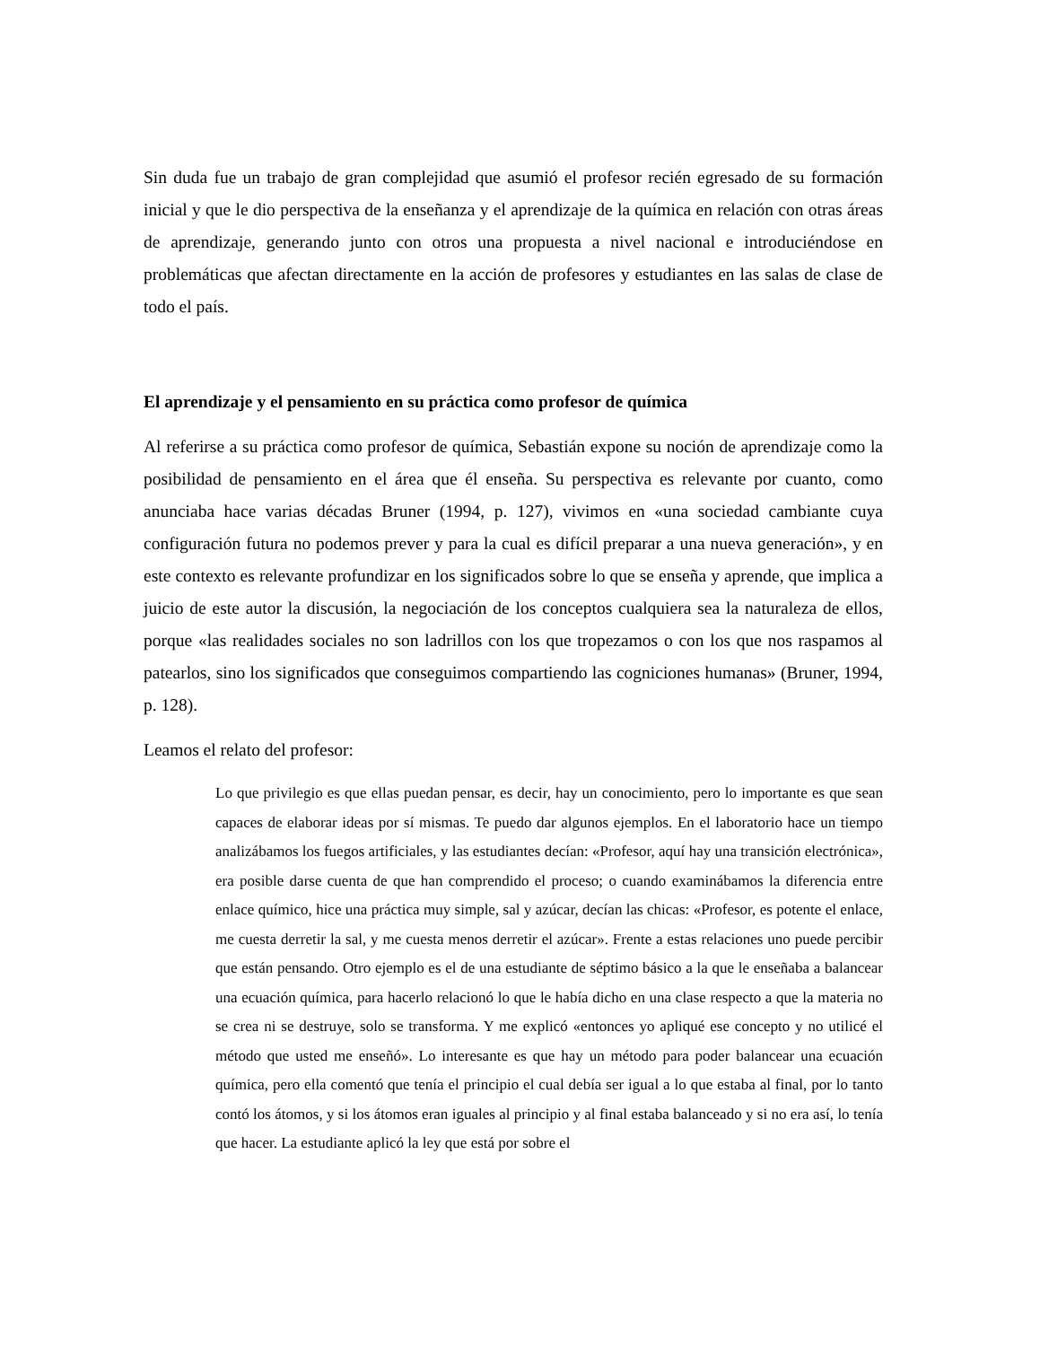Sin duda fue un trabajo de gran complejidad que asumió el profesor recién egresado de su formación inicial y que le dio perspectiva de la enseñanza y el aprendizaje de la química en relación con otras áreas de aprendizaje, generando junto con otros una propuesta a nivel nacional e introduciéndose en problemáticas que afectan directamente en la acción de profesores y estudiantes en las salas de clase de todo el país.
El aprendizaje y el pensamiento en su práctica como profesor de química
Al referirse a su práctica como profesor de química, Sebastián expone su noción de aprendizaje como la posibilidad de pensamiento en el área que él enseña. Su perspectiva es relevante por cuanto, como anunciaba hace varias décadas Bruner (1994, p. 127), vivimos en «una sociedad cambiante cuya configuración futura no podemos prever y para la cual es difícil preparar a una nueva generación», y en este contexto es relevante profundizar en los significados sobre lo que se enseña y aprende, que implica a juicio de este autor la discusión, la negociación de los conceptos cualquiera sea la naturaleza de ellos, porque «las realidades sociales no son ladrillos con los que tropezamos o con los que nos raspamos al patearlos, sino los significados que conseguimos compartiendo las cogniciones humanas» (Bruner, 1994, p. 128).
Leamos el relato del profesor:
Lo que privilegio es que ellas puedan pensar, es decir, hay un conocimiento, pero lo importante es que sean capaces de elaborar ideas por sí mismas. Te puedo dar algunos ejemplos. En el laboratorio hace un tiempo analizábamos los fuegos artificiales, y las estudiantes decían: «Profesor, aquí hay una transición electrónica», era posible darse cuenta de que han comprendido el proceso; o cuando examinábamos la diferencia entre enlace químico, hice una práctica muy simple, sal y azúcar, decían las chicas: «Profesor, es potente el enlace, me cuesta derretir la sal, y me cuesta menos derretir el azúcar». Frente a estas relaciones uno puede percibir que están pensando. Otro ejemplo es el de una estudiante de séptimo básico a la que le enseñaba a balancear una ecuación química, para hacerlo relacionó lo que le había dicho en una clase respecto a que la materia no se crea ni se destruye, solo se transforma. Y me explicó «entonces yo apliqué ese concepto y no utilicé el método que usted me enseñó». Lo interesante es que hay un método para poder balancear una ecuación química, pero ella comentó que tenía el principio el cual debía ser igual a lo que estaba al final, por lo tanto contó los átomos, y si los átomos eran iguales al principio y al final estaba balanceado y si no era así, lo tenía que hacer. La estudiante aplicó la ley que está por sobre el